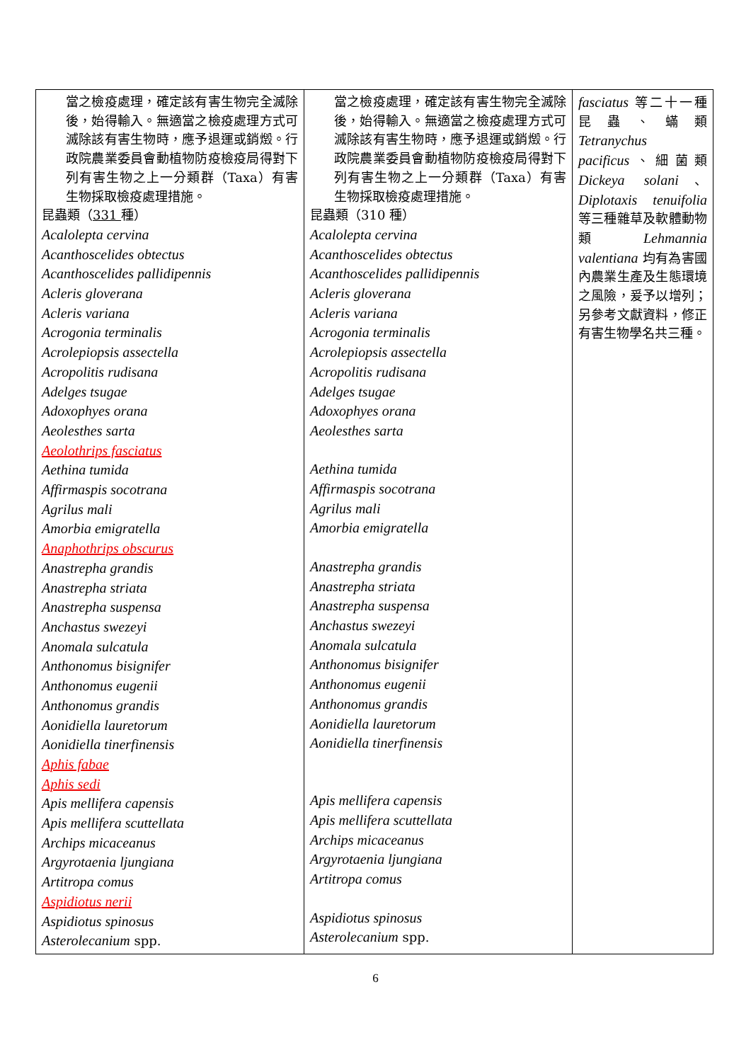| 當之檢疫處理，確定該有害生物完全滅除後，始得輸入。無適當之檢疫處理方式可滅除該有害生物時，應予退運或銷燬。行政院農業委員會動植物防疫檢疫局得對下列有害生物之上一分類群（Taxa）有害生物採取檢疫處理措施。 昆蟲類（ 331 種） Acalolepta cervina Acanthoscelides obtectus Acanthoscelides pallidipennis Acleris gloverana Acleris variana Acrogonia terminalis Acrolepiopsis assectella Acropolitis rudisana Adelges tsugae Adoxophyes orana Aeolesthes sarta Aeolothrips fasciatus Aethina tumida Affirmaspis socotrana Agrilus mali Amorbia emigratella Anaphothrips obscurus Anastrepha grandis Anastrepha striata Anastrepha suspensa Anchastus swezeyi Anomala sulcatula Anthonomus bisignifer Anthonomus eugenii Anthonomus grandis Aonidiella lauretorum Aonidiella tinerfinensis Aphis fabae Aphis sedi Apis mellifera capensis Apis mellifera scuttellata Archips micaceanus Argyrotaenia ljungiana Artitropa comus Aspidiotus nerii Aspidiotus spinosus Asterolecanium spp. | 當之檢疫處理，確定該有害生物完全滅除後，始得輸入。無適當之檢疫處理方式可滅除該有害生物時，應予退運或銷燬。行政院農業委員會動植物防疫檢疫局得對下列有害生物之上一分類群（Taxa）有害生物採取檢疫處理措施。 昆蟲類（310 種） Acalolepta cervina Acanthoscelides obtectus Acanthoscelides pallidipennis Acleris gloverana Acleris variana Acrogonia terminalis Acrolepiopsis assectella Acropolitis rudisana Adelges tsugae Adoxophyes orana Aeolesthes sarta Aethina tumida Affirmaspis socotrana Agrilus mali Amorbia emigratella Anastrepha grandis Anastrepha striata Anastrepha suspensa Anchastus swezeyi Anomala sulcatula Anthonomus bisignifer Anthonomus eugenii Anthonomus grandis Aonidiella lauretorum Aonidiella tinerfinensis Apis mellifera capensis Apis mellifera scuttellata Archips micaceanus Argyrotaenia ljungiana Artitropa comus Aspidiotus spinosus Asterolecanium spp. | fasciatus 等二十一種昆蟲、蟎類 Tetranychus pacificus 、細菌類 Dickeya solani 、 Diplotaxis tenuifolia 等三種雜草及軟體動物類 Lehmannia valentiana 均有為害國內農業生產及生態環境之風險，爰予以增列；另參考文獻資料，修正有害生物學名共三種。 |
6